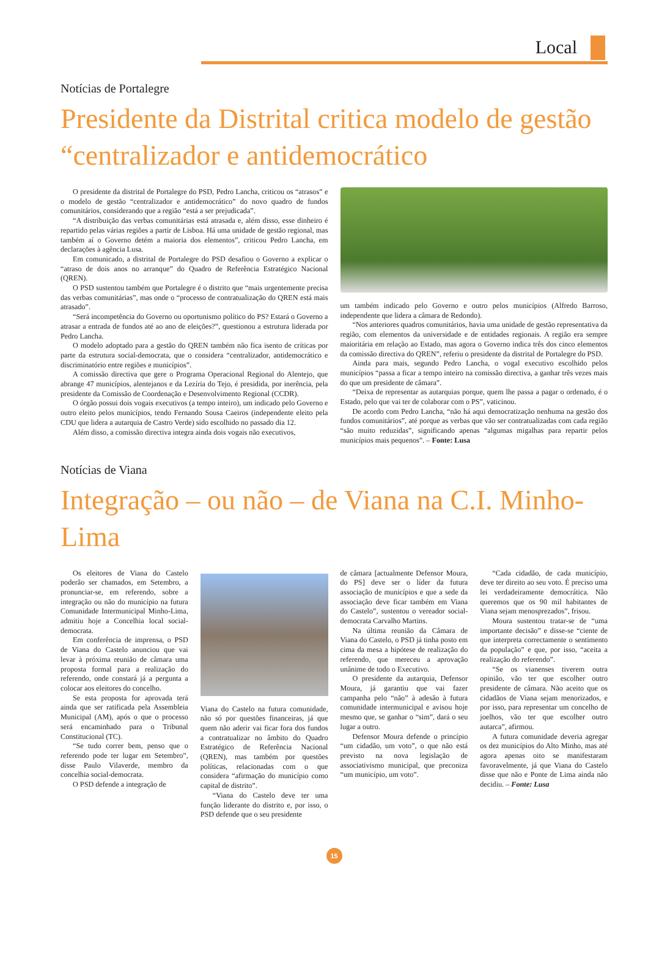Local
Notícias de Portalegre
Presidente da Distrital critica modelo de gestão “centralizador e antidemocrático
O presidente da distrital de Portalegre do PSD, Pedro Lancha, criticou os “atrasos” e o modelo de gestão “centralizador e antidemocrático” do novo quadro de fundos comunitários, considerando que a região “está a ser prejudicada”.
“A distribuição das verbas comunitárias está atrasada e, além disso, esse dinheiro é repartido pelas várias regiões a partir de Lisboa. Há uma unidade de gestão regional, mas também aí o Governo detém a maioria dos elementos”, criticou Pedro Lancha, em declarações à agência Lusa.
Em comunicado, a distrital de Portalegre do PSD desafiou o Governo a explicar o “atraso de dois anos no arranque” do Quadro de Referência Estratégico Nacional (QREN).
O PSD sustentou também que Portalegre é o distrito que “mais urgentemente precisa das verbas comunitárias”, mas onde o “processo de contratualização do QREN está mais atrasado”.
“Será incompetência do Governo ou oportunismo político do PS? Estará o Governo a atrasar a entrada de fundos até ao ano de eleições?”, questionou a estrutura liderada por Pedro Lancha.
O modelo adoptado para a gestão do QREN também não fica isento de críticas por parte da estrutura social-democrata, que o considera “centralizador, antidemocrático e discriminatório entre regiões e municípios”.
A comissão directiva que gere o Programa Operacional Regional do Alentejo, que abrange 47 municípios, alentejanos e da Lezíria do Tejo, é presidida, por inerência, pela presidente da Comissão de Coordenação e Desenvolvimento Regional (CCDR).
O órgão possui dois vogais executivos (a tempo inteiro), um indicado pelo Governo e outro eleito pelos municípios, tendo Fernando Sousa Caeiros (independente eleito pela CDU que lidera a autarquia de Castro Verde) sido escolhido no passado dia 12.
Além disso, a comissão directiva integra ainda dois vogais não executivos,
um também indicado pelo Governo e outro pelos municípios (Alfredo Barroso, independente que lidera a câmara de Redondo).
“Nos anteriores quadros comunitários, havia uma unidade de gestão representativa da região, com elementos da universidade e de entidades regionais. A região era sempre maioritária em relação ao Estado, mas agora o Governo indica três dos cinco elementos da comissão directiva do QREN”, referiu o presidente da distrital de Portalegre do PSD.
Ainda para mais, segundo Pedro Lancha, o vogal executivo escolhido pelos municípios “passa a ficar a tempo inteiro na comissão directiva, a ganhar três vezes mais do que um presidente de câmara”.
“Deixa de representar as autarquias porque, quem lhe passa a pagar o ordenado, é o Estado, pelo que vai ter de colaborar com o PS”, vaticinou.
De acordo com Pedro Lancha, “não há aqui democratização nenhuma na gestão dos fundos comunitários”, até porque as verbas que vão ser contratualizadas com cada região “são muito reduzidas”, significando apenas “algumas migalhas para repartir pelos municípios mais pequenos”. – Fonte: Lusa
Notícias de Viana
Integração – ou não – de Viana na C.I. Minho-Lima
Os eleitores de Viana do Castelo poderão ser chamados, em Setembro, a pronunciar-se, em referendo, sobre a integração ou não do município na futura Comunidade Intermunicipal Minho-Lima, admitiu hoje a Concelhia local social-democrata.
Em conferência de imprensa, o PSD de Viana do Castelo anunciou que vai levar à próxima reunião de câmara uma proposta formal para a realização do referendo, onde constará já a pergunta a colocar aos eleitores do concelho.
Se esta proposta for aprovada terá ainda que ser ratificada pela Assembleia Municipal (AM), após o que o processo será encaminhado para o Tribunal Constitucional (TC).
“Se tudo correr bem, penso que o referendo pode ter lugar em Setembro”, disse Paulo Vilaverde, membro da concelhia social-democrata.
O PSD defende a integração de
Viana do Castelo na futura comunidade, não só por questões financeiras, já que quem não aderir vai ficar fora dos fundos a contratualizar no âmbito do Quadro Estratégico de Referência Nacional (QREN), mas também por questões políticas, relacionadas com o que considera “afirmação do município como capital de distrito”.
“Viana do Castelo deve ter uma função liderante do distrito e, por isso, o PSD defende que o seu presidente
de câmara [actualmente Defensor Moura, do PS] deve ser o líder da futura associação de municípios e que a sede da associação deve ficar também em Viana do Castelo”, sustentou o vereador social-democrata Carvalho Martins.
Na última reunião da Câmara de Viana do Castelo, o PSD já tinha posto em cima da mesa a hipótese de realização do referendo, que mereceu a aprovação unânime de todo o Executivo.
O presidente da autarquia, Defensor Moura, já garantiu que vai fazer campanha pelo “não” à adesão à futura comunidade intermunicipal e avisou hoje mesmo que, se ganhar o “sim”, dará o seu lugar a outro.
Defensor Moura defende o princípio “um cidadão, um voto”, o que não está previsto na nova legislação de associativismo municipal, que preconiza “um município, um voto”.
“Cada cidadão, de cada município, deve ter direito ao seu voto. É preciso uma lei verdadeiramente democrática. Não queremos que os 90 mil habitantes de Viana sejam menosprezados”, frisou.
Moura sustentou tratar-se de “uma importante decisão” e disse-se “ciente de que interpreta correctamente o sentimento da população” e que, por isso, “aceita a realização do referendo”.
“Se os vianenses tiverem outra opinião, vão ter que escolher outro presidente de câmara. Não aceito que os cidadãos de Viana sejam menorizados, e por isso, para representar um concelho de joelhos, vão ter que escolher outro autarca”, afirmou.
A futura comunidade deveria agregar os dez municípios do Alto Minho, mas até agora apenas oito se manifestaram favoravelmente, já que Viana do Castelo disse que não e Ponte de Lima ainda não decidiu. – Fonte: Lusa
15